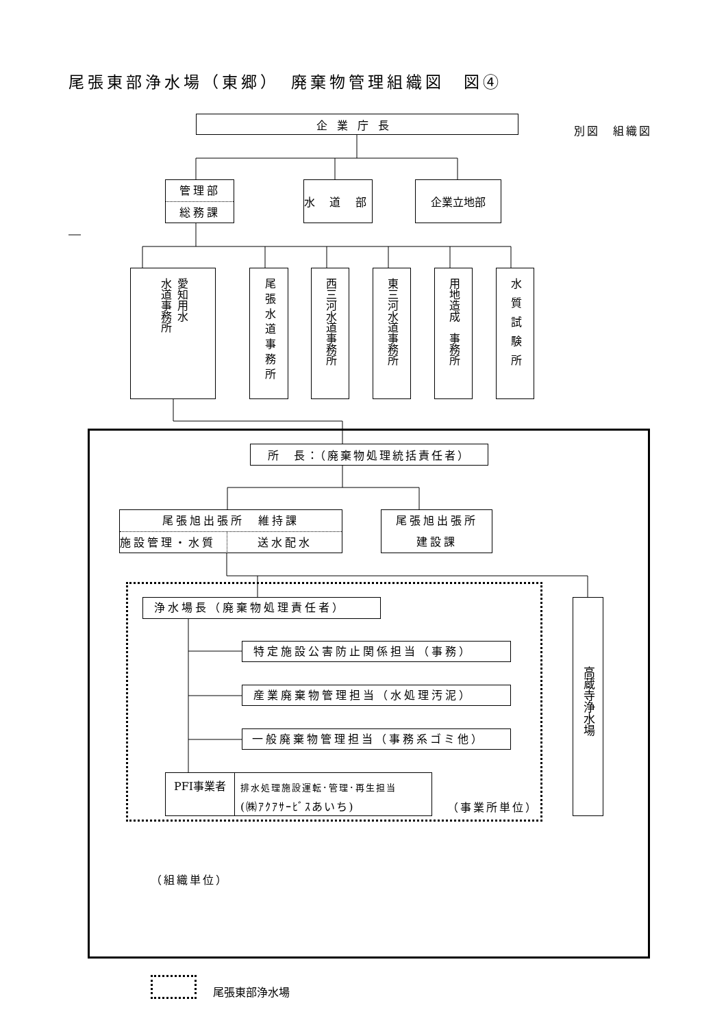尾張東部浄水場（東郷）　廃棄物管理組織図　図④
企業庁長
別図　組織図
管理部
総務課
水 道 部
企業立地部
愛知用水
水道事務所
尾張水道事務所
西三河水道事務所
東三河水道事務所
用地造成　事務所
水質試験所
所　長：（廃棄物処理統括責任者）
尾張旭出張所　維持課
施設管理・水質 送水配水
尾張旭出張所
建設課
浄水場長（廃棄物処理責任者）
特定施設公害防止関係担当（事務）
産業廃棄物管理担当（水処理汚泥）
一般廃棄物管理担当（事務系ゴミ他）
PFI事業者
排水処理施設運転･管理･再生担当
(㈱ｱｸｱｻｰﾋﾞｽあいち)
（事業所単位）
高蔵寺浄水場
（組織単位）
尾張東部浄水場